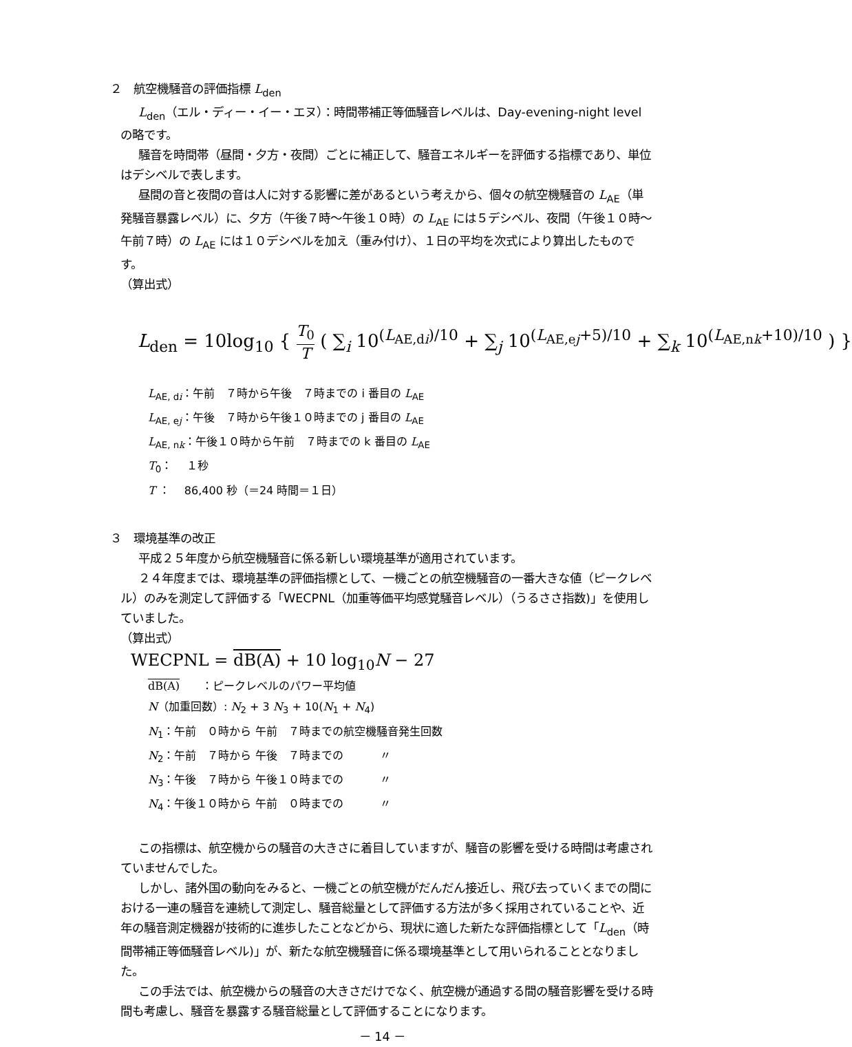２　航空機騒音の評価指標 L<sub>den</sub>
L<sub>den</sub>（エル・ディー・イー・エヌ）：時間帯補正等価騒音レベルは、Day-evening-night level の略です。
騒音を時間帯（昼間・夕方・夜間）ごとに補正して、騒音エネルギーを評価する指標であり、単位はデシベルで表します。
昼間の音と夜間の音は人に対する影響に差があるという考えから、個々の航空機騒音の L<sub>AE</sub>（単発騒音暴露レベル）に、夕方（午後７時～午後１０時）の L<sub>AE</sub> には５デシベル、夜間（午後１０時～午前７時）の L<sub>AE</sub> には１０デシベルを加え（重み付け）、１日の平均を次式により算出したものです。
（算出式）
L<sub>den</sub> = 10log<sub>10</sub> { T<sub>0</sub> T ( ∑<sub>i</sub> 10<sup>(L<sub>AE,di</sub>)/10</sup> + ∑<sub>j</sub> 10<sup>(L<sub>AE,ej</sub>+5)/10</sup> + ∑<sub>k</sub> 10<sup>(L<sub>AE,nk</sub>+10)/10</sup> ) }
L<sub>AE, di</sub>：午前　７時から午後　７時までの i 番目の L<sub>AE</sub>
L<sub>AE, ej</sub>：午後　７時から午後１０時までの j 番目の L<sub>AE</sub>
L<sub>AE, nk</sub>：午後１０時から午前　７時までの k 番目の L<sub>AE</sub>
T<sub>0</sub>：　 １秒
T ：　 86,400 秒（＝24 時間＝１日）
３　環境基準の改正
平成２５年度から航空機騒音に係る新しい環境基準が適用されています。
２４年度までは、環境基準の評価指標として、一機ごとの航空機騒音の一番大きな値（ピークレベル）のみを測定して評価する「WECPNL（加重等価平均感覚騒音レベル）（うるささ指数)」を使用していました。
（算出式）
WECPNL = dB(A) + 10 log<sub>10</sub>N − 27
dB(A)　　：ピークレベルのパワー平均値
N（加重回数）: N<sub>2</sub> + 3 N<sub>3</sub> + 10(N<sub>1</sub> + N<sub>4</sub>)
N<sub>1</sub>：午前　０時から 午前　７時までの航空機騒音発生回数
N<sub>2</sub>：午前　７時から 午後　７時までの　　　 〃
N<sub>3</sub>：午後　７時から 午後１０時までの　　　 〃
N<sub>4</sub>：午後１０時から 午前　０時までの　　　 〃
この指標は、航空機からの騒音の大きさに着目していますが、騒音の影響を受ける時間は考慮されていませんでした。
しかし、諸外国の動向をみると、一機ごとの航空機がだんだん接近し、飛び去っていくまでの間における一連の騒音を連続して測定し、騒音総量として評価する方法が多く採用されていることや、近年の騒音測定機器が技術的に進歩したことなどから、現状に適した新たな評価指標として「L<sub>den</sub>（時間帯補正等価騒音レベル)」が、新たな航空機騒音に係る環境基準として用いられることとなりました。
この手法では、航空機からの騒音の大きさだけでなく、航空機が通過する間の騒音影響を受ける時間も考慮し、騒音を暴露する騒音総量として評価することになります。
－ 14 －